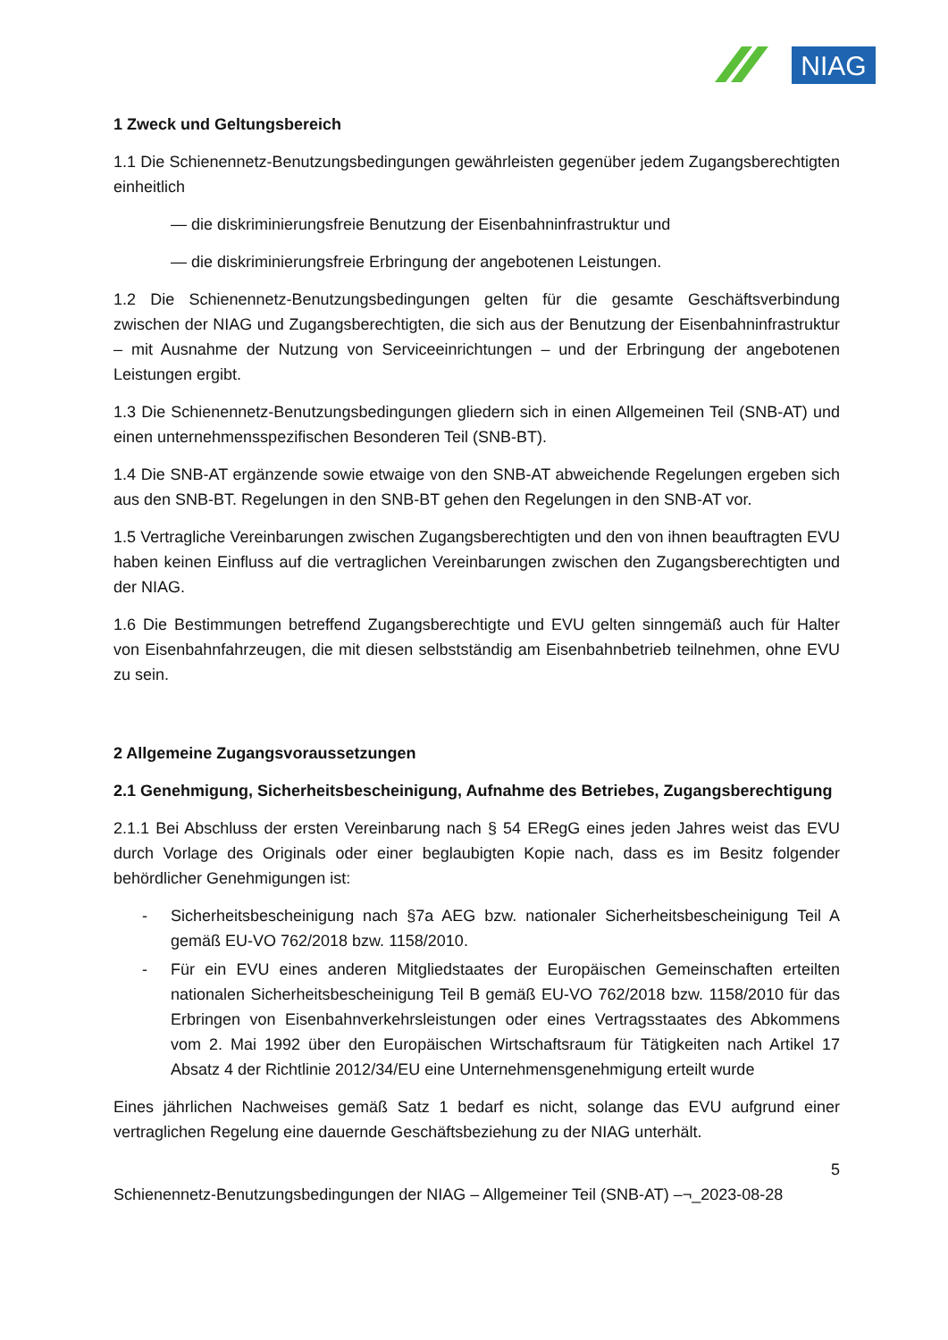NIAG
1 Zweck und Geltungsbereich
1.1 Die Schienennetz-Benutzungsbedingungen gewährleisten gegenüber jedem Zugangsberechtigten einheitlich
— die diskriminierungsfreie Benutzung der Eisenbahninfrastruktur und
— die diskriminierungsfreie Erbringung der angebotenen Leistungen.
1.2 Die Schienennetz-Benutzungsbedingungen gelten für die gesamte Geschäftsverbindung zwischen der NIAG und Zugangsberechtigten, die sich aus der Benutzung der Eisenbahninfrastruktur – mit Ausnahme der Nutzung von Serviceeinrichtungen – und der Erbringung der angebotenen Leistungen ergibt.
1.3 Die Schienennetz-Benutzungsbedingungen gliedern sich in einen Allgemeinen Teil (SNB-AT) und einen unternehmensspezifischen Besonderen Teil (SNB-BT).
1.4 Die SNB-AT ergänzende sowie etwaige von den SNB-AT abweichende Regelungen ergeben sich aus den SNB-BT. Regelungen in den SNB-BT gehen den Regelungen in den SNB-AT vor.
1.5 Vertragliche Vereinbarungen zwischen Zugangsberechtigten und den von ihnen beauftragten EVU haben keinen Einfluss auf die vertraglichen Vereinbarungen zwischen den Zugangsberechtigten und der NIAG.
1.6 Die Bestimmungen betreffend Zugangsberechtigte und EVU gelten sinngemäß auch für Halter von Eisenbahnfahrzeugen, die mit diesen selbstständig am Eisenbahnbetrieb teilnehmen, ohne EVU zu sein.
2 Allgemeine Zugangsvoraussetzungen
2.1 Genehmigung, Sicherheitsbescheinigung, Aufnahme des Betriebes, Zugangsberechtigung
2.1.1 Bei Abschluss der ersten Vereinbarung nach § 54 ERegG eines jeden Jahres weist das EVU durch Vorlage des Originals oder einer beglaubigten Kopie nach, dass es im Besitz folgender behördlicher Genehmigungen ist:
- Sicherheitsbescheinigung nach §7a AEG bzw. nationaler Sicherheitsbescheinigung Teil A gemäß EU-VO 762/2018 bzw. 1158/2010.
- Für ein EVU eines anderen Mitgliedstaates der Europäischen Gemeinschaften erteilten nationalen Sicherheitsbescheinigung Teil B gemäß EU-VO 762/2018 bzw. 1158/2010 für das Erbringen von Eisenbahnverkehrsleistungen oder eines Vertragsstaates des Abkommens vom 2. Mai 1992 über den Europäischen Wirtschaftsraum für Tätigkeiten nach Artikel 17 Absatz 4 der Richtlinie 2012/34/EU eine Unternehmensgenehmigung erteilt wurde
Eines jährlichen Nachweises gemäß Satz 1 bedarf es nicht, solange das EVU aufgrund einer vertraglichen Regelung eine dauernde Geschäftsbeziehung zu der NIAG unterhält.
5
Schienennetz-Benutzungsbedingungen der NIAG – Allgemeiner Teil (SNB-AT) –¬_2023-08-28